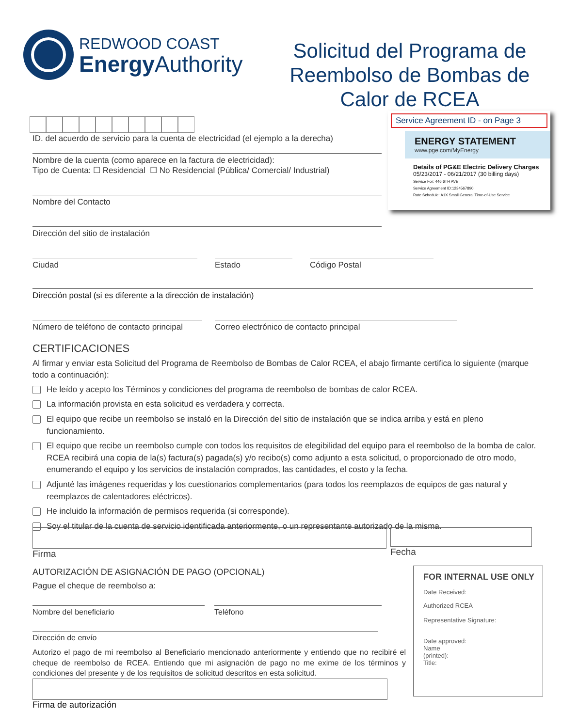REDWOOD COAST
EnergyAuthority
Solicitud del Programa de Reembolso de Bombas de Calor de RCEA
Service Agreement ID - on Page 3
ENERGY STATEMENT
www.pge.com/MyEnergy
Details of PG&E Electric Delivery Charges
05/23/2017 - 06/21/2017 (30 billing days)
Service For: 446 6TH AVE
Service Agreement ID:1234567890
Rate Schedule: A1X Small General Time-of-Use Service
ID. del acuerdo de servicio para la cuenta de electricidad (el ejemplo a la derecha)
Nombre de la cuenta (como aparece en la factura de electricidad):
Tipo de Cuenta: ☐ Residencial ☐ No Residencial (Pública/ Comercial/ Industrial)
Nombre del Contacto
Dirección del sitio de instalación
Ciudad Estado Código Postal
Dirección postal (si es diferente a la dirección de instalación)
Número de teléfono de contacto principal
Correo electrónico de contacto principal
CERTIFICACIONES
Al firmar y enviar esta Solicitud del Programa de Reembolso de Bombas de Calor RCEA, el abajo firmante certifica lo siguiente (marque todo a continuación):
He leído y acepto los Términos y condiciones del programa de reembolso de bombas de calor RCEA.
La información provista en esta solicitud es verdadera y correcta.
El equipo que recibe un reembolso se instaló en la Dirección del sitio de instalación que se indica arriba y está en pleno funcionamiento.
El equipo que recibe un reembolso cumple con todos los requisitos de elegibilidad del equipo para el reembolso de la bomba de calor. RCEA recibirá una copia de la(s) factura(s) pagada(s) y/o recibo(s) como adjunto a esta solicitud, o proporcionado de otro modo, enumerando el equipo y los servicios de instalación comprados, las cantidades, el costo y la fecha.
Adjunté las imágenes requeridas y los cuestionarios complementarios (para todos los reemplazos de equipos de gas natural y reemplazos de calentadores eléctricos).
He incluido la información de permisos requerida (si corresponde).
Soy el titular de la cuenta de servicio identificada anteriormente, o un representante autorizado de la misma.
Firma Fecha
AUTORIZACIÓN DE ASIGNACIÓN DE PAGO (OPCIONAL)
Pague el cheque de reembolso a:
Nombre del beneficiario Teléfono
Dirección de envío
Autorizo el pago de mi reembolso al Beneficiario mencionado anteriormente y entiendo que no recibiré el cheque de reembolso de RCEA. Entiendo que mi asignación de pago no me exime de los términos y condiciones del presente y de los requisitos de solicitud descritos en esta solicitud.
Firma de autorización
FOR INTERNAL USE ONLY
Date Received:
Authorized RCEA
Representative Signature:
Date approved:
Name
(printed):
Title: